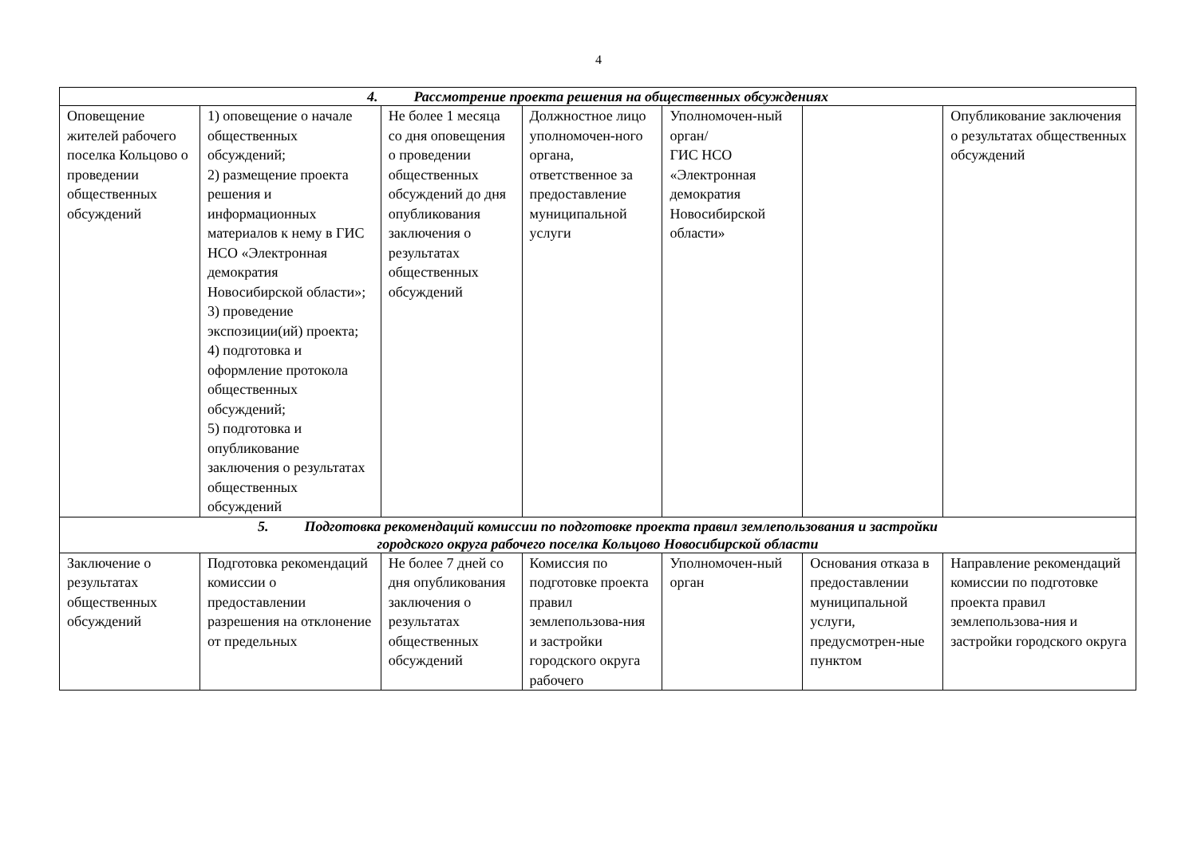4
| 4. Рассмотрение проекта решения на общественных обсуждениях | | | | | | |
| Оповещение жителей рабочего поселка Кольцово о проведении общественных обсуждений | 1) оповещение о начале общественных обсуждений; 2) размещение проекта решения и информационных материалов к нему в ГИС НСО «Электронная демократия Новосибирской области»; 3) проведение экспозиции(ий) проекта; 4) подготовка и оформление протокола общественных обсуждений; 5) подготовка и опубликование заключения о результатах общественных обсуждений | Не более 1 месяца со дня оповещения о проведении общественных обсуждений до дня опубликования заключения о результатах общественных обсуждений | Должностное лицо уполномочен-ного органа, ответственное за предоставление муниципальной услуги | Уполномочен-ный орган/ ГИС НСО «Электронная демократия Новосибирской области» | | Опубликование заключения о результатах общественных обсуждений |
| 5. Подготовка рекомендаций комиссии по подготовке проекта правил землепользования и застройки городского округа рабочего поселка Кольцово Новосибирской области | | | | | | |
| Заключение о результатах общественных обсуждений | Подготовка рекомендаций комиссии о предоставлении разрешения на отклонение от предельных | Не более 7 дней со дня опубликования заключения о результатах общественных обсуждений | Комиссия по подготовке проекта правил землепользова-ния и застройки городского округа рабочего | Уполномочен-ный орган | Основания отказа в предоставлении муниципальной услуги, предусмотрен-ные пунктом | Направление рекомендаций комиссии по подготовке проекта правил землепользова-ния и застройки городского округа |